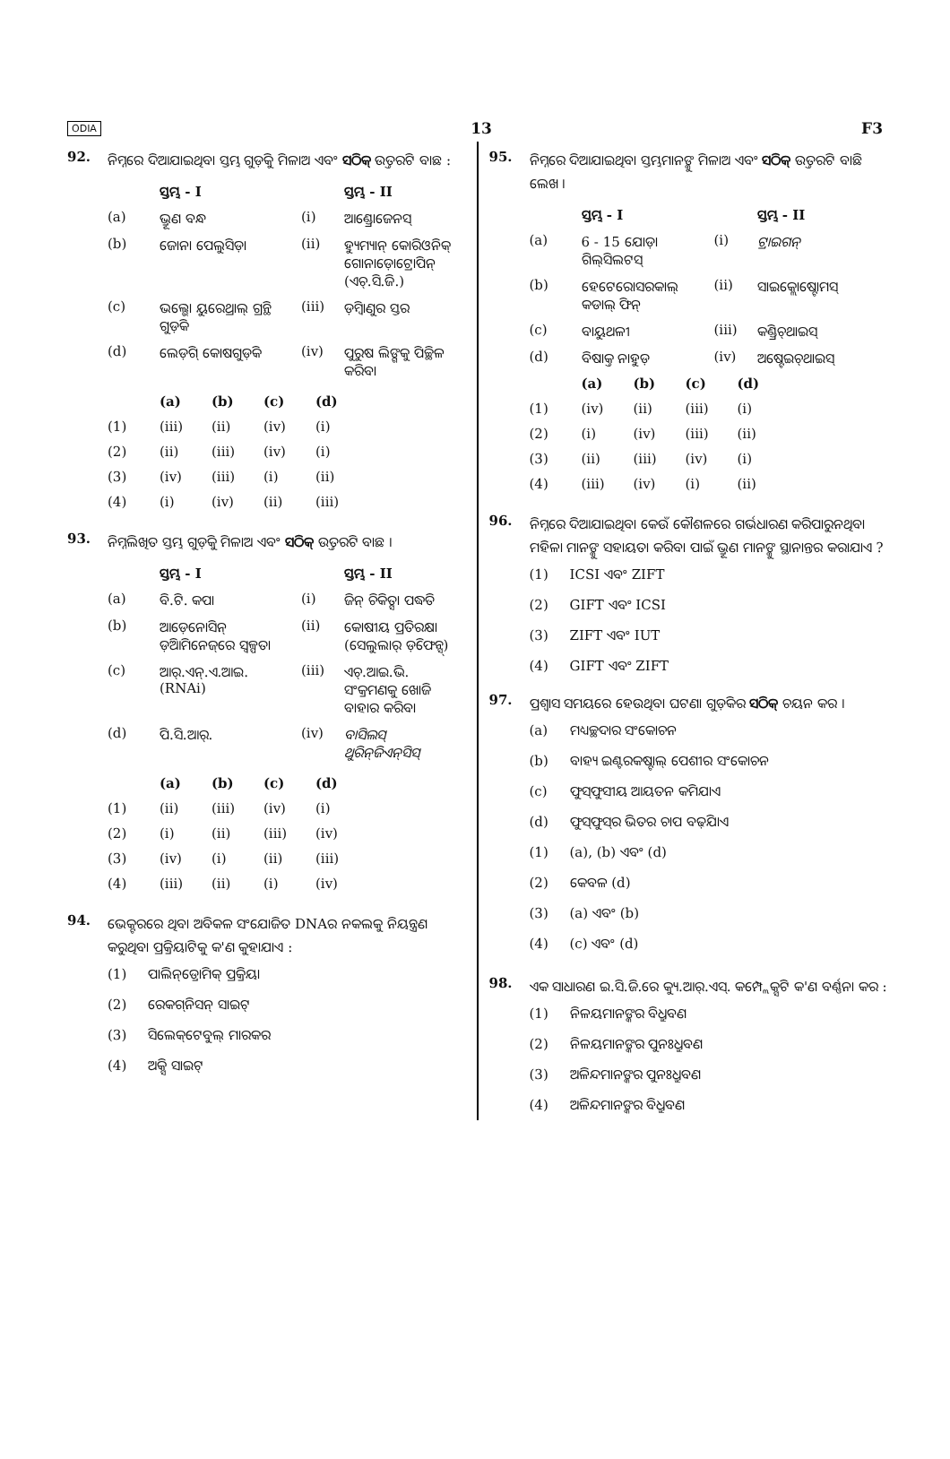ODIA 13 F3
92.
ନିମ୍ନରେ ଦିଆଯାଇଥିବା ସ୍ତମ୍ଭ ଗୁଡ଼ିକୁ ମିଳାଅ ଏବଂ ସଠିକ୍ ଉତ୍ତରଟି ବାଛ :
| | ସ୍ତମ୍ଭ - I | | ସ୍ତମ୍ଭ - II |
| --- | --- | --- | --- |
| (a) | ଭ୍ରୂଣ ବନ୍ଧ | (i) | ଆଣ୍ଡ୍ରୋଜେନସ୍ |
| (b) | ଜୋନା ପେଲୁସିଡ଼ା | (ii) | ହ୍ୟୁମ୍ୟାନ୍ କୋରିଓନିକ୍ ଗୋନାଡ଼ୋଟ୍ରୋପିନ୍ (ଏଚ୍.ସି.ଜି.) |
| (c) | ଭଲ୍ଭୋ ୟୁରେଥ୍ରାଲ୍ ଗ୍ରନ୍ଥି ଗୁଡ଼ିକ | (iii) | ଡ଼ିମ୍ବାଣୁର ସ୍ତର |
| (d) | ଲେଡ଼ିଗ୍ କୋଷଗୁଡ଼ିକ | (iv) | ପୁରୁଷ ଲିଙ୍ଗକୁ ପିଚ୍ଛିଳ କରିବା |
| | (a) | (b) | (c) | (d) |
| --- | --- | --- | --- | --- |
| (1) | (iii) | (ii) | (iv) | (i) |
| (2) | (ii) | (iii) | (iv) | (i) |
| (3) | (iv) | (iii) | (i) | (ii) |
| (4) | (i) | (iv) | (ii) | (iii) |
93.
ନିମ୍ନଲିଖିତ ସ୍ତମ୍ଭ ଗୁଡ଼ିକୁ ମିଳାଅ ଏବଂ ସଠିକ୍ ଉତ୍ତରଟି ବାଛ ।
| | ସ୍ତମ୍ଭ - I | | ସ୍ତମ୍ଭ - II |
| --- | --- | --- | --- |
| (a) | ବି.ଟି. କପା | (i) | ଜିନ୍ ଚିକିତ୍ସା ପଦ୍ଧତି |
| (b) | ଆଡ଼େନୋସିନ୍ ଡ଼ିଆମିନେଜ୍‌ରେ ସ୍ୱଳ୍ପତା | (ii) | କୋଷୀୟ ପ୍ରତିରକ୍ଷା (ସେଲୁଲାର୍ ଡ଼ିଫେନ୍ସ୍) |
| (c) | ଆର୍.ଏନ୍.ଏ.ଆଇ. (RNAi) | (iii) | ଏଚ୍.ଆଇ.ଭି. ସଂକ୍ରମଣକୁ ଖୋଜି ବାହାର କରିବା |
| (d) | ପି.ସି.ଆର୍. | (iv) | ବାସିଲସ୍ ଥୁରିନ୍‌ଜିଏନ୍‌ସିସ୍ |
| | (a) | (b) | (c) | (d) |
| --- | --- | --- | --- | --- |
| (1) | (ii) | (iii) | (iv) | (i) |
| (2) | (i) | (ii) | (iii) | (iv) |
| (3) | (iv) | (i) | (ii) | (iii) |
| (4) | (iii) | (ii) | (i) | (iv) |
94.
ଭେକ୍ଟରରେ ଥିବା ଅବିକଳ ସଂଯୋଜିତ DNAର ନକଲକୁ ନିୟନ୍ତ୍ରଣ କରୁଥିବା ପ୍ରକ୍ରିୟାଟିକୁ କ'ଣ କୁହାଯାଏ :
(1) ପାଲିନ୍‌ଡ୍ରୋମିକ୍ ପ୍ରକ୍ରିୟା
(2) ରେକଗ୍‌ନିସନ୍ ସାଇଟ୍
(3) ସିଲେକ୍‌ଟେବୁଲ୍ ମାରକର
(4) ଅକ୍ସି ସାଇଟ୍
95.
ନିମ୍ନରେ ଦିଆଯାଇଥିବା ସ୍ତମ୍ଭମାନଙ୍କୁ ମିଳାଅ ଏବଂ ସଠିକ୍ ଉତ୍ତରଟି ବାଛି ଲେଖ ।
| | ସ୍ତମ୍ଭ - I | | ସ୍ତମ୍ଭ - II |
| --- | --- | --- | --- |
| (a) | 6 - 15 ଯୋଡ଼ା ଗିଲ୍‌ସିଲଟସ୍ | (i) | ଟ୍ରାଇଗନ୍ |
| (b) | ହେଟେରୋସରକାଲ୍ କଡାଲ୍ ଫିନ୍ | (ii) | ସାଇକ୍ଲୋଷ୍ଟୋମସ୍ |
| (c) | ବାୟୁଥଳୀ | (iii) | କଣ୍ଡ୍ରିଚ୍‌ଥାଇସ୍ |
| (d) | ବିଷାକ୍ତ ନାହୁଡ଼ | (iv) | ଅଷ୍ଟେଇଚ୍‌ଥାଇସ୍ |
| | (a) | (b) | (c) | (d) |
| --- | --- | --- | --- | --- |
| (1) | (iv) | (ii) | (iii) | (i) |
| (2) | (i) | (iv) | (iii) | (ii) |
| (3) | (ii) | (iii) | (iv) | (i) |
| (4) | (iii) | (iv) | (i) | (ii) |
96.
ନିମ୍ନରେ ଦିଆଯାଇଥିବା କେଉଁ କୌଶଳରେ ଗର୍ଭଧାରଣ କରିପାରୁନଥିବା ମହିଳା ମାନଙ୍କୁ ସହାୟତା କରିବା ପାଇଁ ଭ୍ରୂଣ ମାନଙ୍କୁ ସ୍ଥାନାନ୍ତର କରାଯାଏ ?
(1) ICSI ଏବଂ ZIFT
(2) GIFT ଏବଂ ICSI
(3) ZIFT ଏବଂ IUT
(4) GIFT ଏବଂ ZIFT
97.
ପ୍ରଶ୍ୱାସ ସମୟରେ ହେଉଥିବା ଘଟଣା ଗୁଡ଼ିକର ସଠିକ୍ ଚୟନ କର ।
(a) ମଧ୍ୟଚ୍ଛଦାର ସଂକୋଚନ
(b) ବାହ୍ୟ ଇଣ୍ଟରକଷ୍ଟାଲ୍ ପେଶୀର ସଂକୋଚନ
(c) ଫୁସ୍‌ଫୁସୀୟ ଆୟତନ କମିଯାଏ
(d) ଫୁସ୍‌ଫୁସ୍‌ର ଭିତର ଚାପ ବଢ଼ିଯାଏ
(1) (a), (b) ଏବଂ (d)
(2) କେବଳ (d)
(3) (a) ଏବଂ (b)
(4) (c) ଏବଂ (d)
98.
ଏକ ସାଧାରଣ ଇ.ସି.ଜି.ରେ କ୍ୟୁ.ଆର୍.ଏସ୍. କମ୍ପ୍ଲେକ୍ସଟି କ'ଣ ବର୍ଣ୍ଣନା କର :
(1) ନିଳୟମାନଙ୍କର ବିଧ୍ରୁବଣ
(2) ନିଳୟମାନଙ୍କର ପୁନଃଧ୍ରୁବଣ
(3) ଅଳିନ୍ଦମାନଙ୍କର ପୁନଃଧ୍ରୁବଣ
(4) ଅଳିନ୍ଦମାନଙ୍କର ବିଧ୍ରୁବଣ